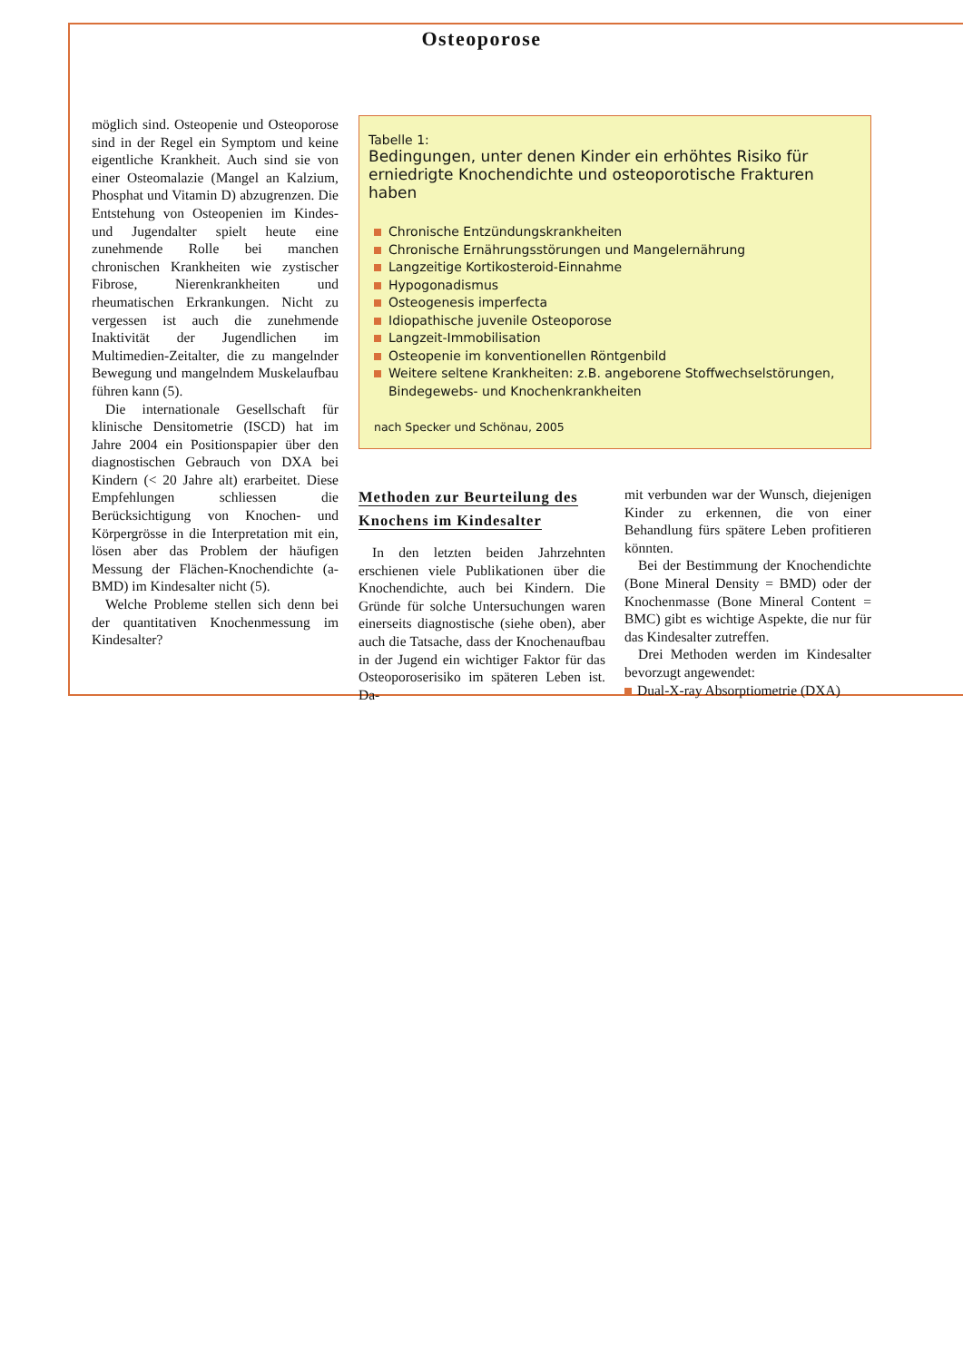Osteoporose
möglich sind. Osteopenie und Osteoporose sind in der Regel ein Symptom und keine eigentliche Krankheit. Auch sind sie von einer Osteomalazie (Mangel an Kalzium, Phosphat und Vitamin D) abzugrenzen. Die Entstehung von Osteopenien im Kindes- und Jugendalter spielt heute eine zunehmende Rolle bei manchen chronischen Krankheiten wie zystischer Fibrose, Nierenkrankheiten und rheumatischen Erkrankungen. Nicht zu vergessen ist auch die zunehmende Inaktivität der Jugendlichen im Multimedien-Zeitalter, die zu mangelnder Bewegung und mangelndem Muskelaufbau führen kann (5).
Die internationale Gesellschaft für klinische Densitometrie (ISCD) hat im Jahre 2004 ein Positionspapier über den diagnostischen Gebrauch von DXA bei Kindern (< 20 Jahre alt) erarbeitet. Diese Empfehlungen schliessen die Berücksichtigung von Knochen- und Körpergrösse in die Interpretation mit ein, lösen aber das Problem der häufigen Messung der Flächen-Knochendichte (a-BMD) im Kindesalter nicht (5).
Welche Probleme stellen sich denn bei der quantitativen Knochenmessung im Kindesalter?
Tabelle 1:
Bedingungen, unter denen Kinder ein erhöhtes Risiko für erniedrigte Knochendichte und osteoporotische Frakturen haben
Chronische Entzündungskrankheiten
Chronische Ernährungsstörungen und Mangelernährung
Langzeitige Kortikosteroid-Einnahme
Hypogonadismus
Osteogenesis imperfecta
Idiopathische juvenile Osteoporose
Langzeit-Immobilisation
Osteopenie im konventionellen Röntgenbild
Weitere seltene Krankheiten: z.B. angeborene Stoffwechselstörungen, Bindegewebs- und Knochenkrankheiten
nach Specker und Schönau, 2005
Methoden zur Beurteilung des Knochens im Kindesalter
In den letzten beiden Jahrzehnten erschienen viele Publikationen über die Knochendichte, auch bei Kindern. Die Gründe für solche Untersuchungen waren einerseits diagnostische (siehe oben), aber auch die Tatsache, dass der Knochenaufbau in der Jugend ein wichtiger Faktor für das Osteoporoserisiko im späteren Leben ist. Da-
mit verbunden war der Wunsch, diejenigen Kinder zu erkennen, die von einer Behandlung fürs spätere Leben profitieren könnten.
Bei der Bestimmung der Knochendichte (Bone Mineral Density = BMD) oder der Knochenmasse (Bone Mineral Content = BMC) gibt es wichtige Aspekte, die nur für das Kindesalter zutreffen.
Drei Methoden werden im Kindesalter bevorzugt angewendet:
Dual-X-ray Absorptiometrie (DXA)